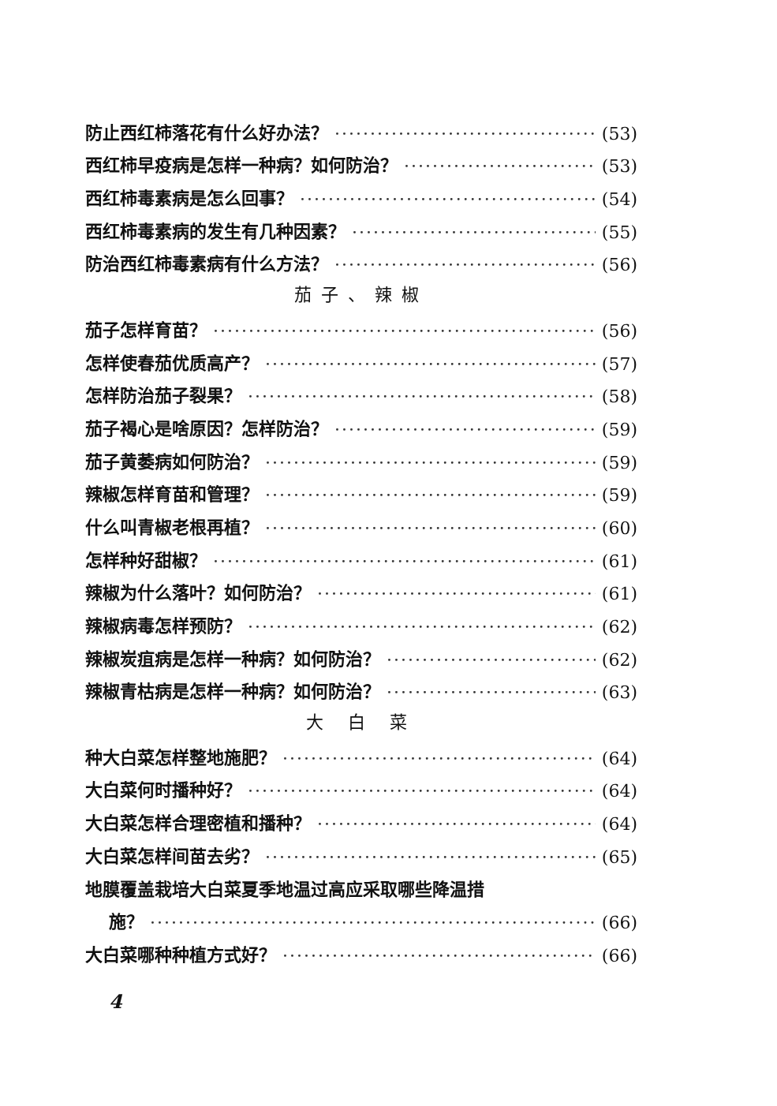防止西红柿落花有什么好办法？ (53)
西红柿早疫病是怎样一种病？如何防治？ (53)
西红柿毒素病是怎么回事？ (54)
西红柿毒素病的发生有几种因素？ (55)
防治西红柿毒素病有什么方法？ (56)
茄子、辣椒
茄子怎样育苗？ (56)
怎样使春茄优质高产？ (57)
怎样防治茄子裂果？ (58)
茄子褐心是啥原因？怎样防治？ (59)
茄子黄萎病如何防治？ (59)
辣椒怎样育苗和管理？ (59)
什么叫青椒老根再植？ (60)
怎样种好甜椒？ (61)
辣椒为什么落叶？如何防治？ (61)
辣椒病毒怎样预防？ (62)
辣椒炭疽病是怎样一种病？如何防治？ (62)
辣椒青枯病是怎样一种病？如何防治？ (63)
大 白 菜
种大白菜怎样整地施肥？ (64)
大白菜何时播种好？ (64)
大白菜怎样合理密植和播种？ (64)
大白菜怎样间苗去劣？ (65)
地膜覆盖栽培大白菜夏季地温过高应采取哪些降温措
施？ (66)
大白菜哪种种植方式好？ (66)
4